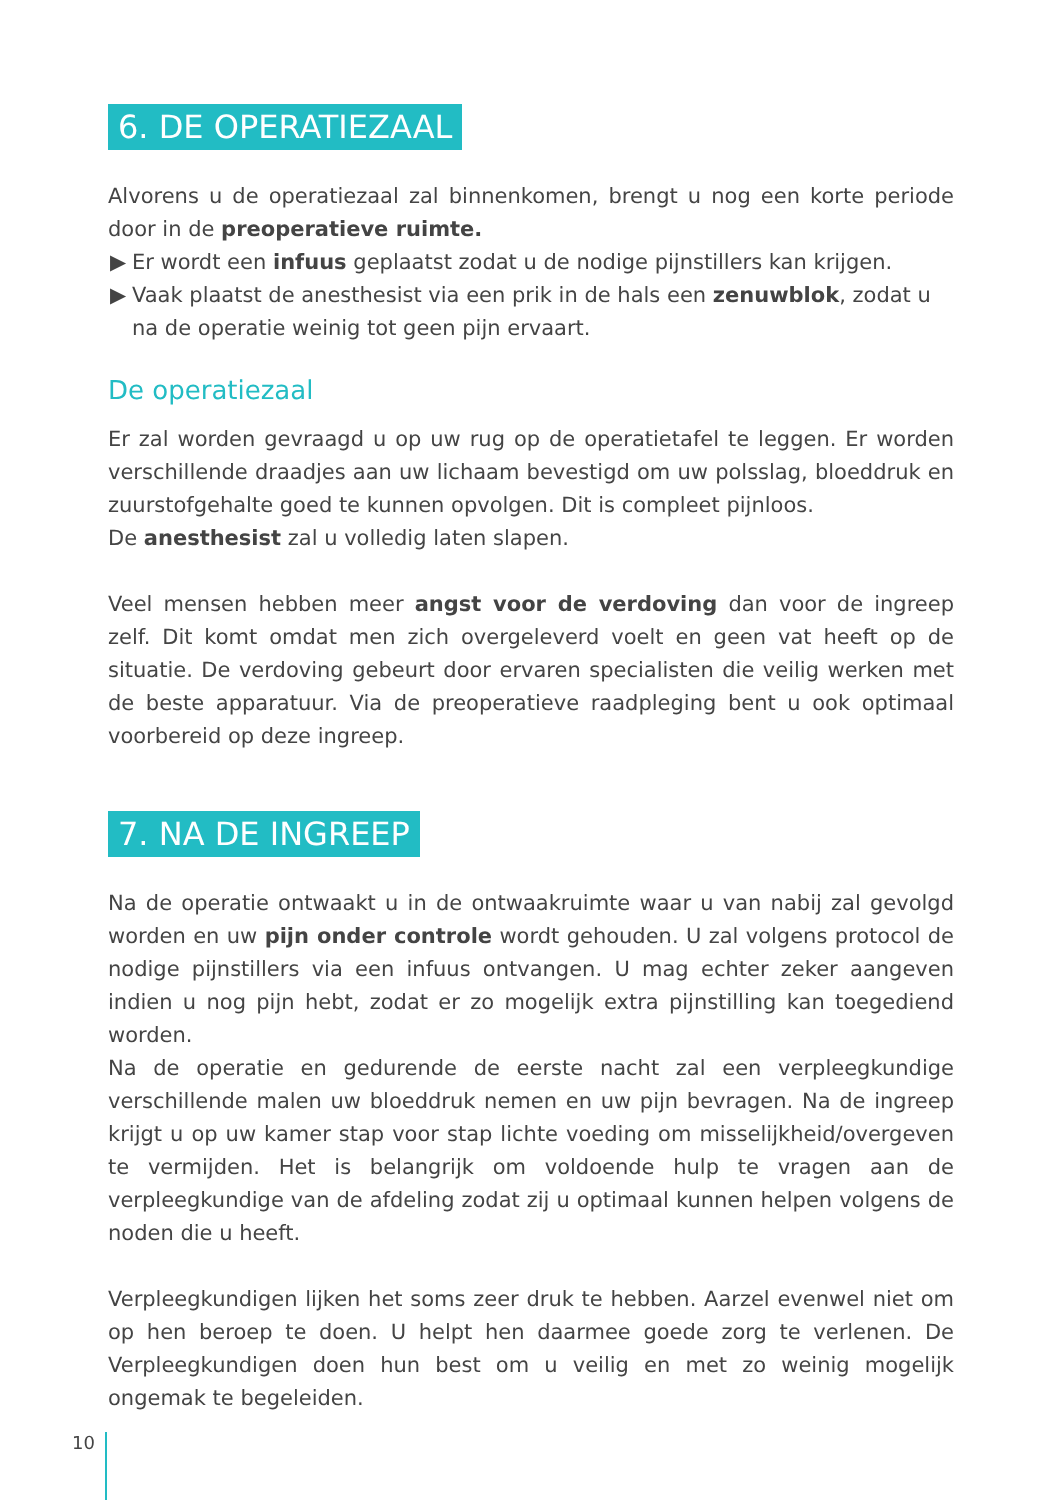6. DE OPERATIEZAAL
Alvorens u de operatiezaal zal binnenkomen, brengt u nog een korte periode door in de preoperatieve ruimte.
▶ Er wordt een infuus geplaatst zodat u de nodige pijnstillers kan krijgen.
▶ Vaak plaatst de anesthesist via een prik in de hals een zenuwblok, zodat u na de operatie weinig tot geen pijn ervaart.
De operatiezaal
Er zal worden gevraagd u op uw rug op de operatietafel te leggen. Er worden verschillende draadjes aan uw lichaam bevestigd om uw polsslag, bloeddruk en zuurstofgehalte goed te kunnen opvolgen. Dit is compleet pijnloos.
De anesthesist zal u volledig laten slapen.
Veel mensen hebben meer angst voor de verdoving dan voor de ingreep zelf. Dit komt omdat men zich overgeleverd voelt en geen vat heeft op de situatie. De verdoving gebeurt door ervaren specialisten die veilig werken met de beste apparatuur. Via de preoperatieve raadpleging bent u ook optimaal voorbereid op deze ingreep.
7. NA DE INGREEP
Na de operatie ontwaakt u in de ontwaakruimte waar u van nabij zal gevolgd worden en uw pijn onder controle wordt gehouden. U zal volgens protocol de nodige pijnstillers via een infuus ontvangen. U mag echter zeker aangeven indien u nog pijn hebt, zodat er zo mogelijk extra pijnstilling kan toegediend worden.
Na de operatie en gedurende de eerste nacht zal een verpleegkundige verschillende malen uw bloeddruk nemen en uw pijn bevragen. Na de ingreep krijgt u op uw kamer stap voor stap lichte voeding om misselijkheid/overgeven te vermijden. Het is belangrijk om voldoende hulp te vragen aan de verpleegkundige van de afdeling zodat zij u optimaal kunnen helpen volgens de noden die u heeft.
Verpleegkundigen lijken het soms zeer druk te hebben. Aarzel evenwel niet om op hen beroep te doen. U helpt hen daarmee goede zorg te verlenen. De Verpleegkundigen doen hun best om u veilig en met zo weinig mogelijk ongemak te begeleiden.
10